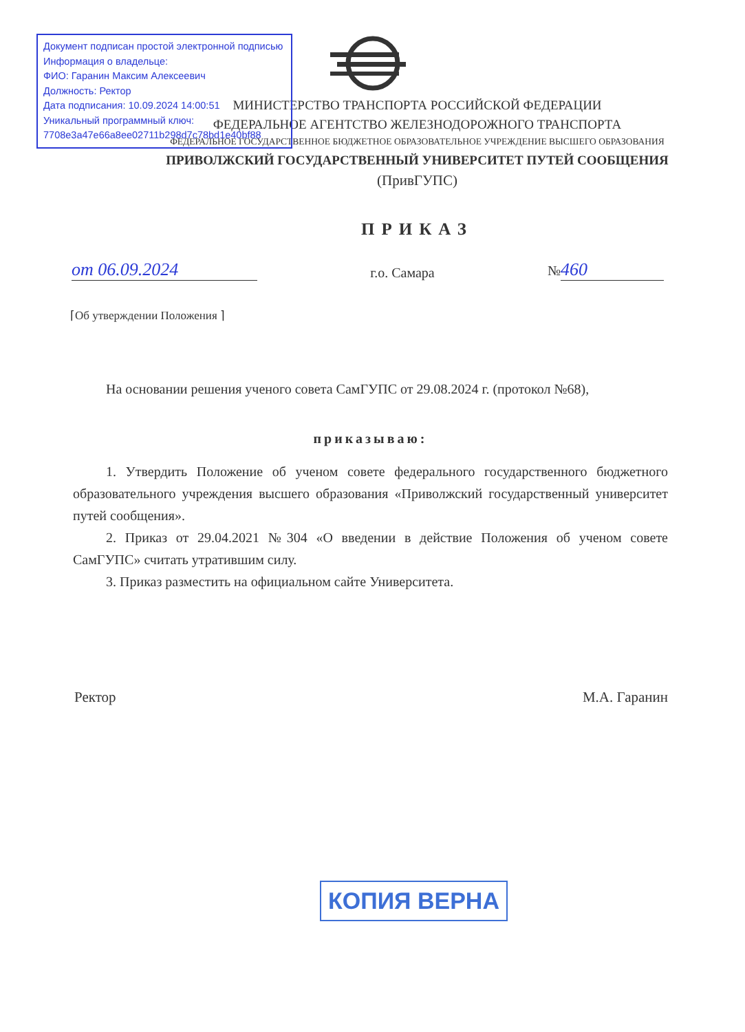Документ подписан простой электронной подписью
Информация о владельце:
ФИО: Гаранин Максим Алексеевич
Должность: Ректор
Дата подписания: 10.09.2024 14:00:51
Уникальный программный ключ:
7708e3a47e66a8ee02711b298d7c78bd1e40bf88
МИНИСТЕРСТВО ТРАНСПОРТА РОССИЙСКОЙ ФЕДЕРАЦИИ
ФЕДЕРАЛЬНОЕ АГЕНТСТВО ЖЕЛЕЗНОДОРОЖНОГО ТРАНСПОРТА
ФЕДЕРАЛЬНОЕ ГОСУДАРСТВЕННОЕ БЮДЖЕТНОЕ ОБРАЗОВАТЕЛЬНОЕ УЧРЕЖДЕНИЕ ВЫСШЕГО ОБРАЗОВАНИЯ
ПРИВОЛЖСКИЙ ГОСУДАРСТВЕННЫЙ УНИВЕРСИТЕТ ПУТЕЙ СООБЩЕНИЯ
(ПривГУПС)
ПРИКАЗ
от 06.09.2024 г.о. Самара № 460
⌈Об утверждении Положения ⌉
На основании решения ученого совета СамГУПС от 29.08.2024 г. (протокол №68),
приказываю:
1. Утвердить Положение об ученом совете федерального государственного бюджетного образовательного учреждения высшего образования «Приволжский государственный университет путей сообщения».
2. Приказ от 29.04.2021 №304 «О введении в действие Положения об ученом совете СамГУПС» считать утратившим силу.
3. Приказ разместить на официальном сайте Университета.
Ректор М.А. Гаранин
КОПИЯ ВЕРНА